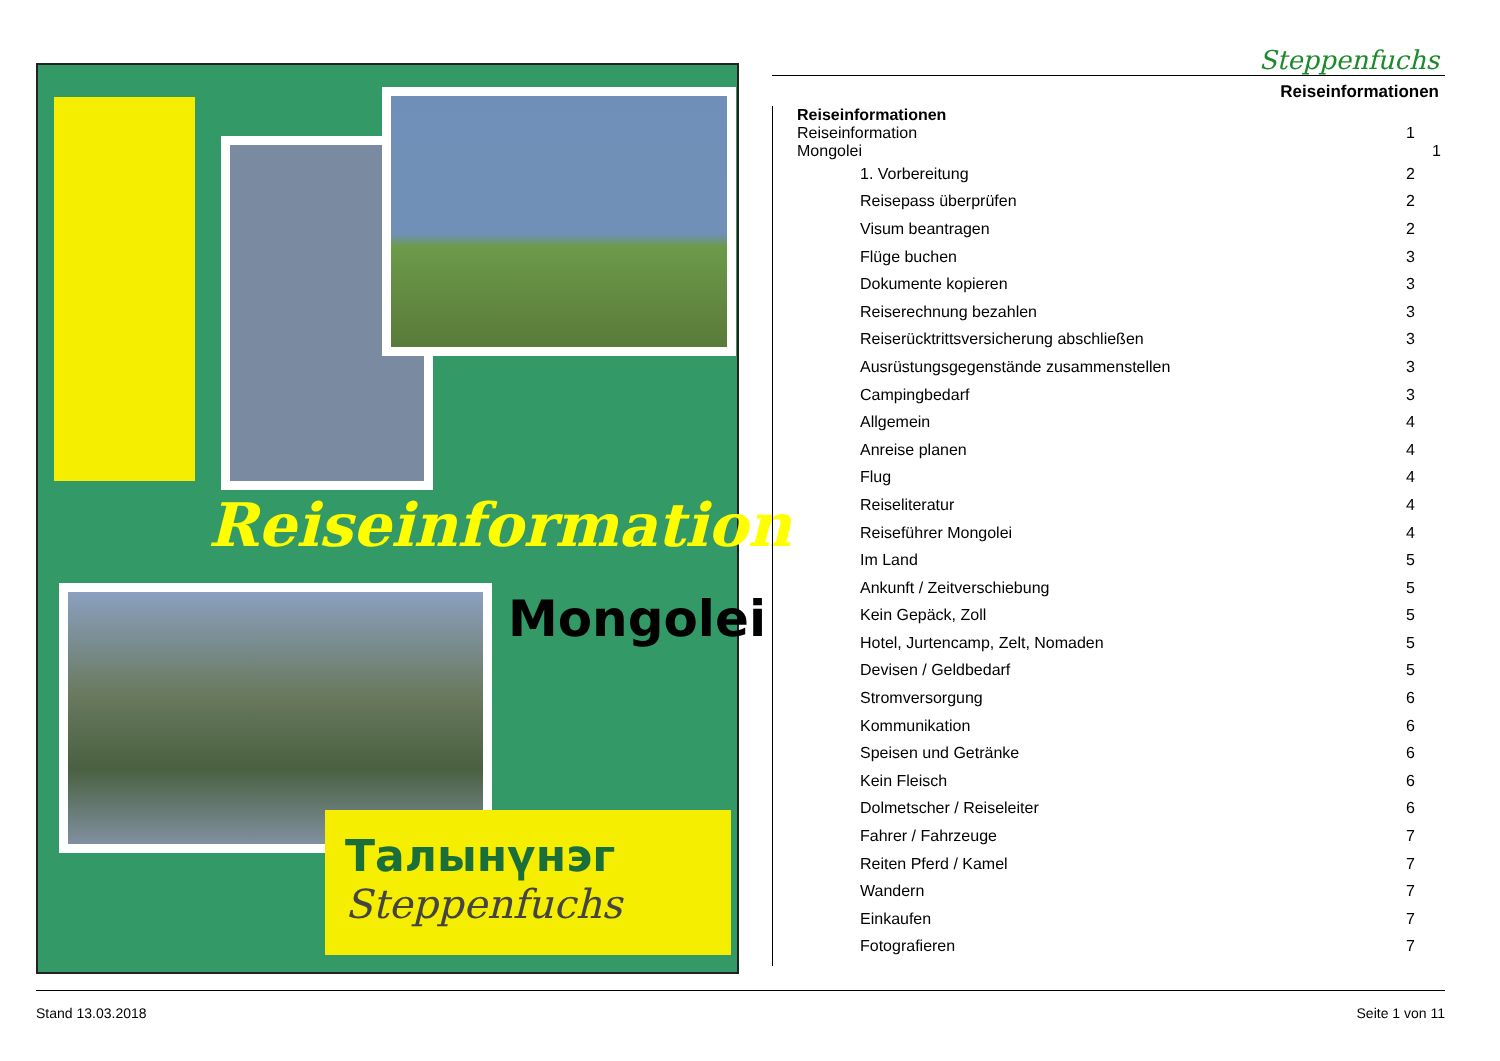Reiseinformation
Mongolei
Талынүнэг
Steppenfuchs
Steppenfuchs
Reiseinformationen
Reiseinformationen
Reiseinformation 1
Mongolei 1
1. Vorbereitung 2
Reisepass überprüfen 2
Visum beantragen 2
Flüge buchen 3
Dokumente kopieren 3
Reiserechnung bezahlen 3
Reiserücktrittsversicherung abschließen 3
Ausrüstungsgegenstände zusammenstellen 3
Campingbedarf 3
Allgemein 4
Anreise planen 4
Flug 4
Reiseliteratur 4
Reiseführer Mongolei 4
Im Land 5
Ankunft / Zeitverschiebung 5
Kein Gepäck, Zoll 5
Hotel, Jurtencamp, Zelt, Nomaden 5
Devisen / Geldbedarf 5
Stromversorgung 6
Kommunikation 6
Speisen und Getränke 6
Kein Fleisch 6
Dolmetscher / Reiseleiter 6
Fahrer / Fahrzeuge 7
Reiten Pferd / Kamel 7
Wandern 7
Einkaufen 7
Fotografieren 7
Stand 13.03.2018 Seite 1 von 11